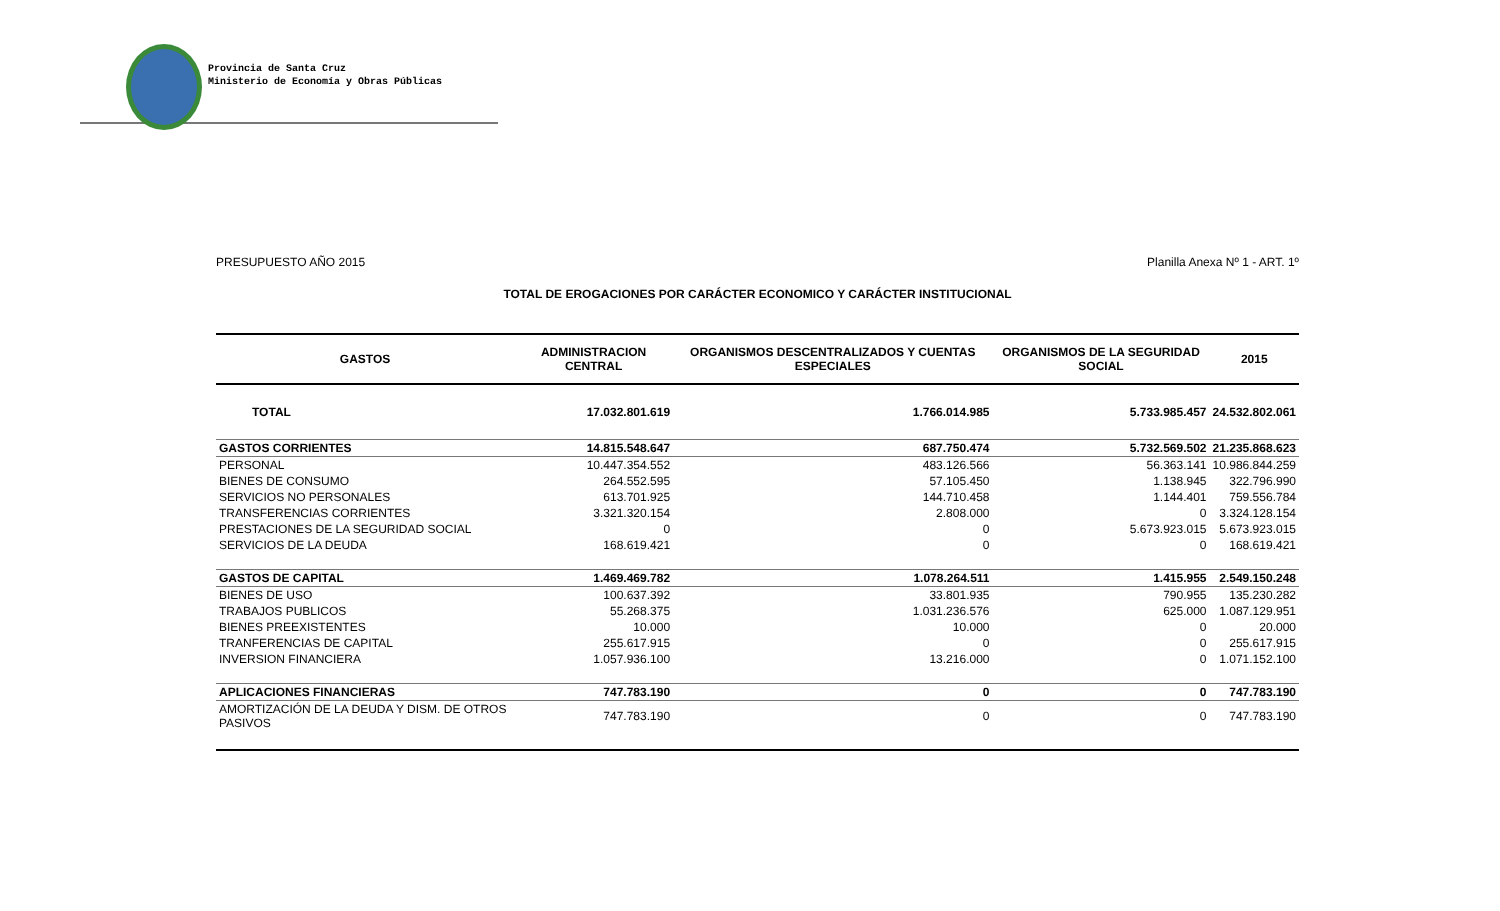Provincia de Santa Cruz
Ministerio de Economía y Obras Públicas
PRESUPUESTO AÑO 2015 Planilla Anexa Nº 1 - ART. 1º
TOTAL DE EROGACIONES POR CARÁCTER ECONOMICO Y CARÁCTER INSTITUCIONAL
| GASTOS | ADMINISTRACION CENTRAL | ORGANISMOS DESCENTRALIZADOS Y CUENTAS ESPECIALES | ORGANISMOS DE LA SEGURIDAD SOCIAL | 2015 |
| --- | --- | --- | --- | --- |
| TOTAL | 17.032.801.619 | 1.766.014.985 | 5.733.985.457 | 24.532.802.061 |
| GASTOS CORRIENTES | 14.815.548.647 | 687.750.474 | 5.732.569.502 | 21.235.868.623 |
| PERSONAL | 10.447.354.552 | 483.126.566 | 56.363.141 | 10.986.844.259 |
| BIENES DE CONSUMO | 264.552.595 | 57.105.450 | 1.138.945 | 322.796.990 |
| SERVICIOS NO PERSONALES | 613.701.925 | 144.710.458 | 1.144.401 | 759.556.784 |
| TRANSFERENCIAS CORRIENTES | 3.321.320.154 | 2.808.000 | 0 | 3.324.128.154 |
| PRESTACIONES DE LA SEGURIDAD SOCIAL | 0 | 0 | 5.673.923.015 | 5.673.923.015 |
| SERVICIOS DE LA DEUDA | 168.619.421 | 0 | 0 | 168.619.421 |
| GASTOS DE CAPITAL | 1.469.469.782 | 1.078.264.511 | 1.415.955 | 2.549.150.248 |
| BIENES DE USO | 100.637.392 | 33.801.935 | 790.955 | 135.230.282 |
| TRABAJOS PUBLICOS | 55.268.375 | 1.031.236.576 | 625.000 | 1.087.129.951 |
| BIENES PREEXISTENTES | 10.000 | 10.000 | 0 | 20.000 |
| TRANFERENCIAS DE CAPITAL | 255.617.915 | 0 | 0 | 255.617.915 |
| INVERSION FINANCIERA | 1.057.936.100 | 13.216.000 | 0 | 1.071.152.100 |
| APLICACIONES FINANCIERAS | 747.783.190 | 0 | 0 | 747.783.190 |
| AMORTIZACIÓN DE LA DEUDA Y DISM. DE OTROS PASIVOS | 747.783.190 | 0 | 0 | 747.783.190 |